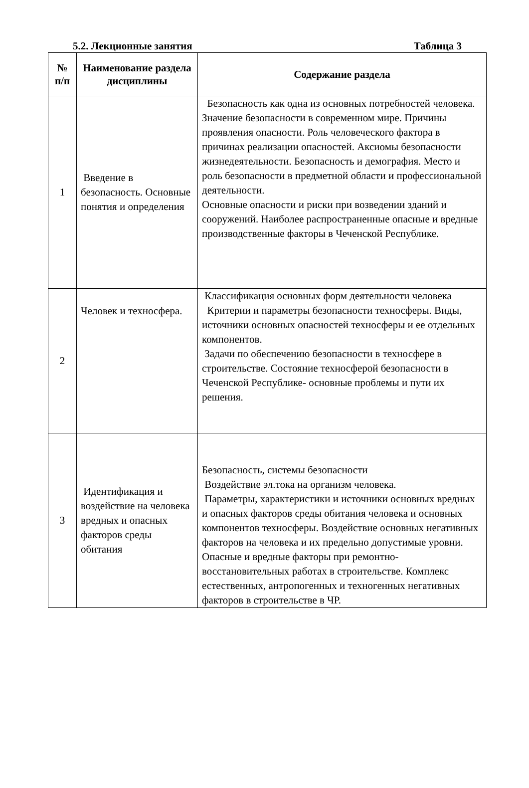5.2. Лекционные занятия Таблица 3
| № п/п | Наименование раздела дисциплины | Содержание раздела |
| --- | --- | --- |
| 1 | Введение в безопасность. Основные понятия и определения | Безопасность как одна из основных потребностей человека. Значение безопасности в современном мире. Причины проявления опасности. Роль человеческого фактора в причинах реализации опасностей. Аксиомы безопасности жизнедеятельности. Безопасность и демография. Место и роль безопасности в предметной области и профессиональной деятельности. Основные опасности и риски при возведении зданий и сооружений. Наиболее распространенные опасные и вредные производственные факторы в Чеченской Республике. |
| 2 | Человек и техносфера. | Классификация основных форм деятельности человека Критерии и параметры безопасности техносферы. Виды, источники основных опасностей техносферы и ее отдельных компонентов. Задачи по обеспечению безопасности в техносфере в строительстве. Состояние техносферой безопасности в Чеченской Республике- основные проблемы и пути их решения. |
| 3 | Идентификация и воздействие на человека вредных и опасных факторов среды обитания | Безопасность, системы безопасности Воздействие эл.тока на организм человека. Параметры, характеристики и источники основных вредных и опасных факторов среды обитания человека и основных компонентов техносферы. Воздействие основных негативных факторов на человека и их предельно допустимые уровни. Опасные и вредные факторы при ремонтно-восстановительных работах в строительстве. Комплекс естественных, антропогенных и техногенных негативных факторов в строительстве в ЧР. |